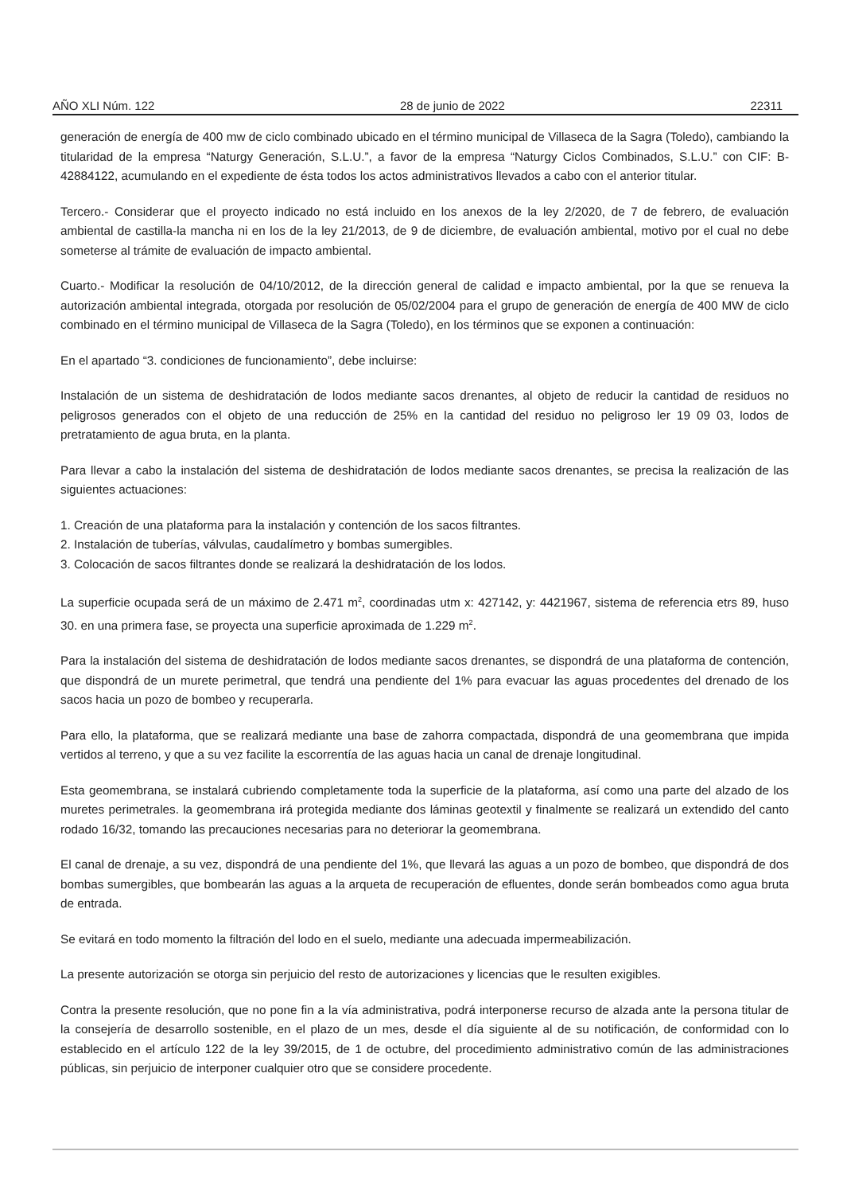AÑO XLI Núm. 122 28 de junio de 2022 22311
generación de energía de 400 mw de ciclo combinado ubicado en el término municipal de Villaseca de la Sagra (Toledo), cambiando la titularidad de la empresa “Naturgy Generación, S.L.U.”, a favor de la empresa “Naturgy Ciclos Combinados, S.L.U.” con CIF: B- 42884122, acumulando en el expediente de ésta todos los actos administrativos llevados a cabo con el anterior titular.
Tercero.- Considerar que el proyecto indicado no está incluido en los anexos de la ley 2/2020, de 7 de febrero, de evaluación ambiental de castilla-la mancha ni en los de la ley 21/2013, de 9 de diciembre, de evaluación ambiental, motivo por el cual no debe someterse al trámite de evaluación de impacto ambiental.
Cuarto.- Modificar la resolución de 04/10/2012, de la dirección general de calidad e impacto ambiental, por la que se renueva la autorización ambiental integrada, otorgada por resolución de 05/02/2004 para el grupo de generación de energía de 400 MW de ciclo combinado en el término municipal de Villaseca de la Sagra (Toledo), en los términos que se exponen a continuación:
En el apartado “3. condiciones de funcionamiento”, debe incluirse:
Instalación de un sistema de deshidratación de lodos mediante sacos drenantes, al objeto de reducir la cantidad de residuos no peligrosos generados con el objeto de una reducción de 25% en la cantidad del residuo no peligroso ler 19 09 03, lodos de pretratamiento de agua bruta, en la planta.
Para llevar a cabo la instalación del sistema de deshidratación de lodos mediante sacos drenantes, se precisa la realización de las siguientes actuaciones:
1. Creación de una plataforma para la instalación y contención de los sacos filtrantes.
2. Instalación de tuberías, válvulas, caudalímetro y bombas sumergibles.
3. Colocación de sacos filtrantes donde se realizará la deshidratación de los lodos.
La superficie ocupada será de un máximo de 2.471 m<sup>2</sup>, coordinadas utm x: 427142, y: 4421967, sistema de referencia etrs 89, huso 30. en una primera fase, se proyecta una superficie aproximada de 1.229 m<sup>2</sup>.
Para la instalación del sistema de deshidratación de lodos mediante sacos drenantes, se dispondrá de una plataforma de contención, que dispondrá de un murete perimetral, que tendrá una pendiente del 1% para evacuar las aguas procedentes del drenado de los sacos hacia un pozo de bombeo y recuperarla.
Para ello, la plataforma, que se realizará mediante una base de zahorra compactada, dispondrá de una geomembrana que impida vertidos al terreno, y que a su vez facilite la escorrentía de las aguas hacia un canal de drenaje longitudinal.
Esta geomembrana, se instalará cubriendo completamente toda la superficie de la plataforma, así como una parte del alzado de los muretes perimetrales. la geomembrana irá protegida mediante dos láminas geotextil y finalmente se realizará un extendido del canto rodado 16/32, tomando las precauciones necesarias para no deteriorar la geomembrana.
El canal de drenaje, a su vez, dispondrá de una pendiente del 1%, que llevará las aguas a un pozo de bombeo, que dispondrá de dos bombas sumergibles, que bombearán las aguas a la arqueta de recuperación de efluentes, donde serán bombeados como agua bruta de entrada.
Se evitará en todo momento la filtración del lodo en el suelo, mediante una adecuada impermeabilización.
La presente autorización se otorga sin perjuicio del resto de autorizaciones y licencias que le resulten exigibles.
Contra la presente resolución, que no pone fin a la vía administrativa, podrá interponerse recurso de alzada ante la persona titular de la consejería de desarrollo sostenible, en el plazo de un mes, desde el día siguiente al de su notificación, de conformidad con lo establecido en el artículo 122 de la ley 39/2015, de 1 de octubre, del procedimiento administrativo común de las administraciones públicas, sin perjuicio de interponer cualquier otro que se considere procedente.